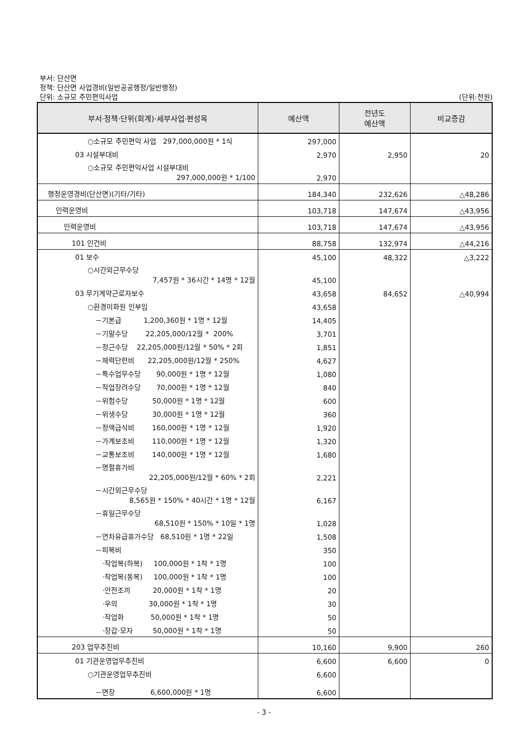부서: 단산면
정책: 단산면 사업경비(일반공공행정/일반행정)
단위: 소규모 주민편익사업 (단위:천원)
| 부서·정책·단위(회계)·세부사업·편성목 | 예산액 | 전년도 예산액 | 비교증감 |
| --- | --- | --- | --- |
| ○소규모 주민편익 사업 297,000,000원 * 1식 | 297,000 | | |
| 03 시설부대비 | 2,970 | 2,950 | 20 |
| ○소규모 주민편익사업 시설부대비 297,000,000원 * 1/100 | 2,970 | | |
| 행정운영경비(단산면)(기타/기타) | 184,340 | 232,626 | △48,286 |
| 인력운영비 | 103,718 | 147,674 | △43,956 |
| 인력운영비 | 103,718 | 147,674 | △43,956 |
| 101 인건비 | 88,758 | 132,974 | △44,216 |
| 01 보수 | 45,100 | 48,322 | △3,222 |
| ○시간외근무수당 7,457원 * 36시간 * 14명 * 12월 | 45,100 | | |
| 03 무기계약근로자보수 | 43,658 | 84,652 | △40,994 |
| ○환경미화원 인부임 | 43,658 | | |
| －기본급 1,200,360원 * 1명 * 12월 | 14,405 | | |
| －기말수당 22,205,000/12월 * 200% | 3,701 | | |
| －정근수당 22,205,000원/12월 * 50% * 2회 | 1,851 | | |
| －체력단련비 22,205,000원/12월 * 250% | 4,627 | | |
| －특수업무수당 90,000원 * 1명 * 12월 | 1,080 | | |
| －작업장려수당 70,000원 * 1명 * 12월 | 840 | | |
| －위험수당 50,000원 * 1명 * 12월 | 600 | | |
| －위생수당 30,000원 * 1명 * 12월 | 360 | | |
| －정액급식비 160,000원 * 1명 * 12월 | 1,920 | | |
| －가계보조비 110,000원 * 1명 * 12월 | 1,320 | | |
| －교통보조비 140,000원 * 1명 * 12월 | 1,680 | | |
| －명절휴가비 22,205,000원/12월 * 60% * 2회 | 2,221 | | |
| －시간외근무수당 8,565원 * 150% * 40시간 * 1명 * 12월 | 6,167 | | |
| －휴일근무수당 68,510원 * 150% * 10일 * 1명 | 1,028 | | |
| －연차유급휴가수당 68,510원 * 1명 * 22일 | 1,508 | | |
| －피복비 | 350 | | |
| ·작업복(하복) 100,000원 * 1착 * 1명 | 100 | | |
| ·작업복(동복) 100,000원 * 1착 * 1명 | 100 | | |
| ·안전조끼 20,000원 * 1착 * 1명 | 20 | | |
| ·우의 30,000원 * 1착 * 1명 | 30 | | |
| ·작업화 50,000원 * 1착 * 1명 | 50 | | |
| ·장갑·모자 50,000원 * 1착 * 1명 | 50 | | |
| 203 업무추진비 | 10,160 | 9,900 | 260 |
| 01 기관운영업무추진비 | 6,600 | 6,600 | 0 |
| ○기관운영업무추진비 | 6,600 | | |
| －면장 6,600,000원 * 1명 | 6,600 | | |
- 3 -